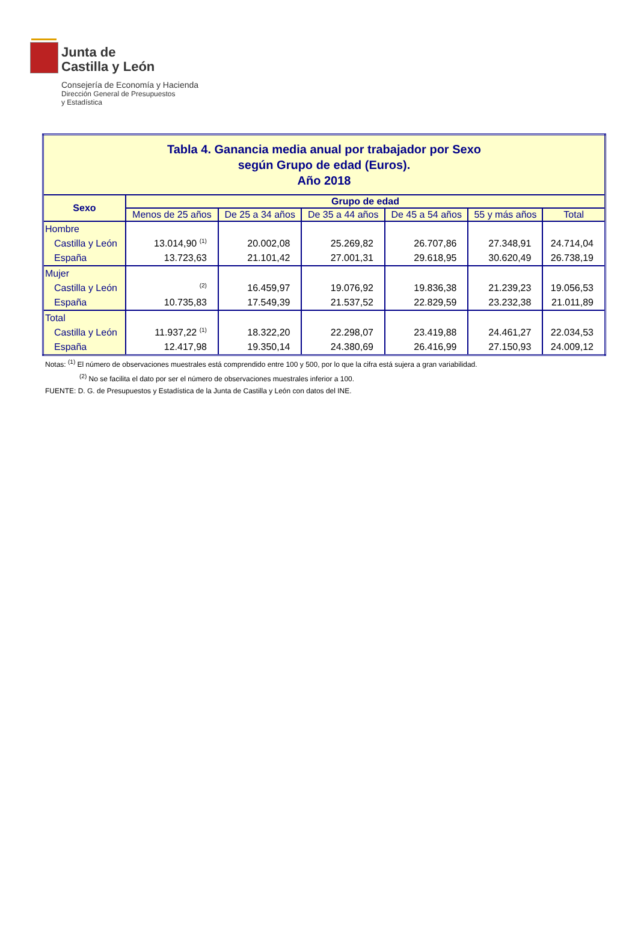Junta de
Castilla y León
Consejería de Economía y Hacienda
Dirección General de Presupuestos
y Estadística
| Tabla 4. Ganancia media anual por trabajador por Sexo según Grupo de edad (Euros). Año 2018 | | | | | | |
| Sexo | Grupo de edad | | | | | |
| | Menos de 25 años | De 25 a 34 años | De 35 a 44 años | De 45 a 54 años | 55 y más años | Total |
| Hombre Castilla y León España | 13.014,90 <sup>(1)</sup> 13.723,63 | 20.002,08 21.101,42 | 25.269,82 27.001,31 | 26.707,86 29.618,95 | 27.348,91 30.620,49 | 24.714,04 26.738,19 |
| Mujer Castilla y León España | <sup>(2)</sup> 10.735,83 | 16.459,97 17.549,39 | 19.076,92 21.537,52 | 19.836,38 22.829,59 | 21.239,23 23.232,38 | 19.056,53 21.011,89 |
| Total Castilla y León España | 11.937,22 <sup>(1)</sup> 12.417,98 | 18.322,20 19.350,14 | 22.298,07 24.380,69 | 23.419,88 26.416,99 | 24.461,27 27.150,93 | 22.034,53 24.009,12 |
Notas: <sup>(1)</sup> El número de observaciones muestrales está comprendido entre 100 y 500, por lo que la cifra está sujera a gran variabilidad.
<sup>(2)</sup> No se facilita el dato por ser el número de observaciones muestrales inferior a 100.
FUENTE: D. G. de Presupuestos y Estadística de la Junta de Castilla y León con datos del INE.